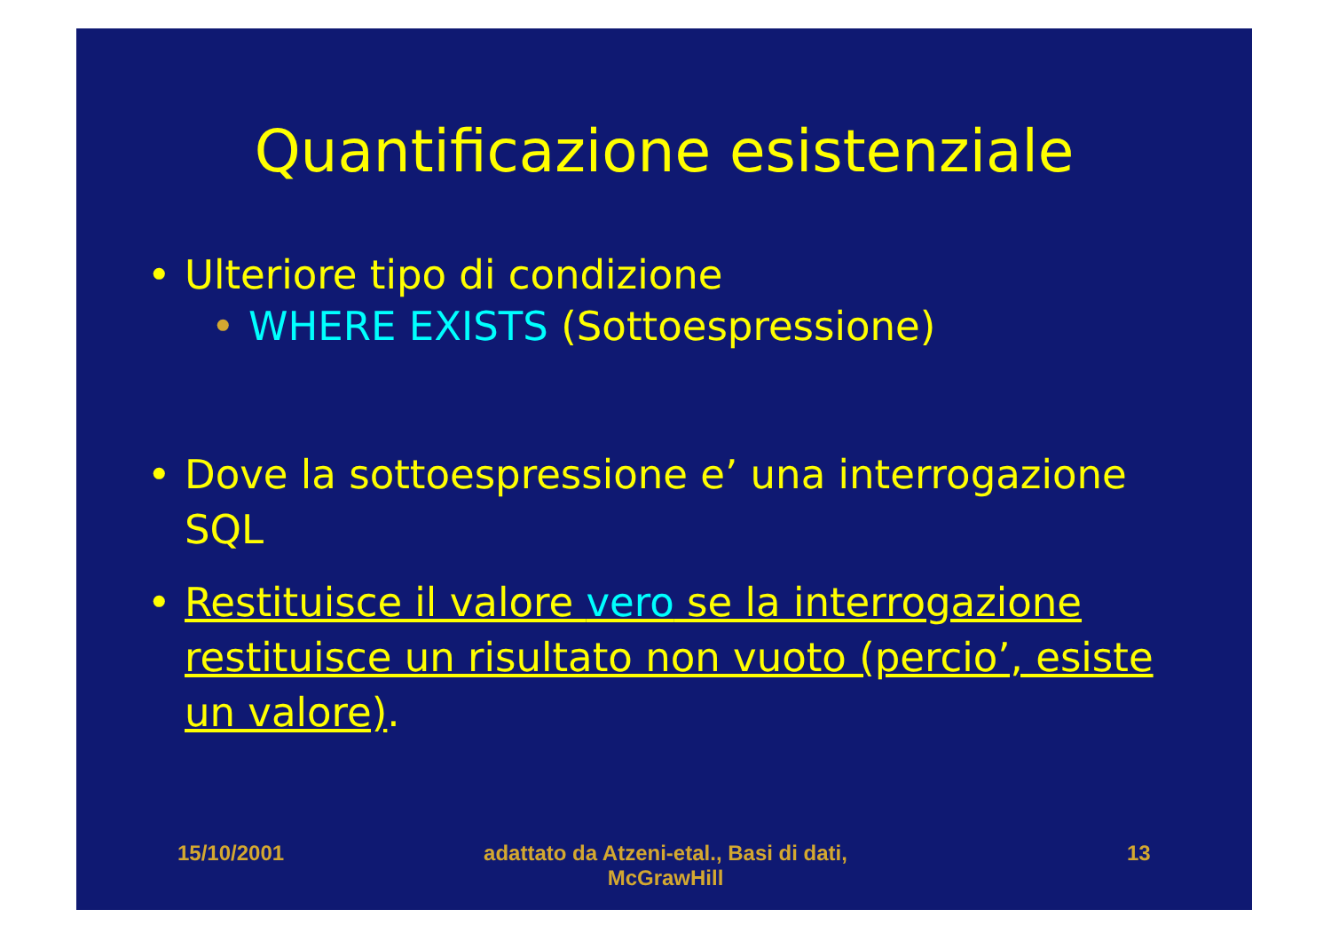Quantificazione esistenziale
• Ulteriore tipo di condizione
• WHERE EXISTS (Sottoespressione)
• Dove la sottoespressione e’ una interrogazione SQL
• Restituisce il valore vero se la interrogazione restituisce un risultato non vuoto (percio’, esiste un valore).
15/10/2001 adattato da Atzeni-etal., Basi di dati, McGrawHill 13